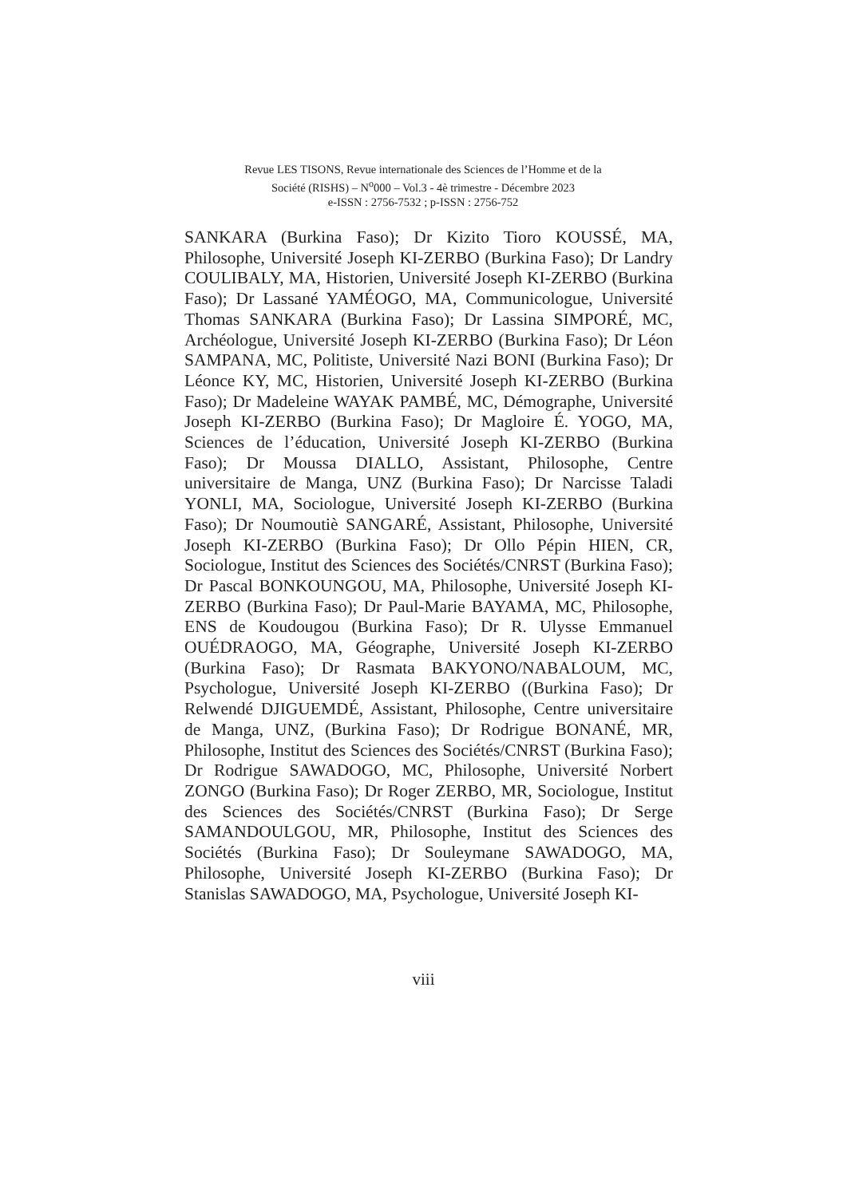Revue LES TISONS, Revue internationale des Sciences de l’Homme et de la
Société (RISHS) – N<sup>o</sup>000 – Vol.3 - 4è trimestre - Décembre 2023
e-ISSN : 2756-7532 ; p-ISSN : 2756-752
SANKARA (Burkina Faso); Dr Kizito Tioro KOUSSÉ, MA, Philosophe, Université Joseph KI-ZERBO (Burkina Faso); Dr Landry COULIBALY, MA, Historien, Université Joseph KI-ZERBO (Burkina Faso); Dr Lassané YAMÉOGO, MA, Communicologue, Université Thomas SANKARA (Burkina Faso); Dr Lassina SIMPORÉ, MC, Archéologue, Université Joseph KI-ZERBO (Burkina Faso); Dr Léon SAMPANA, MC, Politiste, Université Nazi BONI (Burkina Faso); Dr Léonce KY, MC, Historien, Université Joseph KI-ZERBO (Burkina Faso); Dr Madeleine WAYAK PAMBÉ, MC, Démographe, Université Joseph KI-ZERBO (Burkina Faso); Dr Magloire É. YOGO, MA, Sciences de l’éducation, Université Joseph KI-ZERBO (Burkina Faso); Dr Moussa DIALLO, Assistant, Philosophe, Centre universitaire de Manga, UNZ (Burkina Faso); Dr Narcisse Taladi YONLI, MA, Sociologue, Université Joseph KI-ZERBO (Burkina Faso); Dr Noumoutiè SANGARÉ, Assistant, Philosophe, Université Joseph KI-ZERBO (Burkina Faso); Dr Ollo Pépin HIEN, CR, Sociologue, Institut des Sciences des Sociétés/CNRST (Burkina Faso); Dr Pascal BONKOUNGOU, MA, Philosophe, Université Joseph KI-ZERBO (Burkina Faso); Dr Paul-Marie BAYAMA, MC, Philosophe, ENS de Koudougou (Burkina Faso); Dr R. Ulysse Emmanuel OUÉDRAOGO, MA, Géographe, Université Joseph KI-ZERBO (Burkina Faso); Dr Rasmata BAKYONO/NABALOUM, MC, Psychologue, Université Joseph KI-ZERBO ((Burkina Faso); Dr Relwendé DJIGUEMDÉ, Assistant, Philosophe, Centre universitaire de Manga, UNZ, (Burkina Faso); Dr Rodrigue BONANÉ, MR, Philosophe, Institut des Sciences des Sociétés/CNRST (Burkina Faso); Dr Rodrigue SAWADOGO, MC, Philosophe, Université Norbert ZONGO (Burkina Faso); Dr Roger ZERBO, MR, Sociologue, Institut des Sciences des Sociétés/CNRST (Burkina Faso); Dr Serge SAMANDOULGOU, MR, Philosophe, Institut des Sciences des Sociétés (Burkina Faso); Dr Souleymane SAWADOGO, MA, Philosophe, Université Joseph KI-ZERBO (Burkina Faso); Dr Stanislas SAWADOGO, MA, Psychologue, Université Joseph KI-
viii